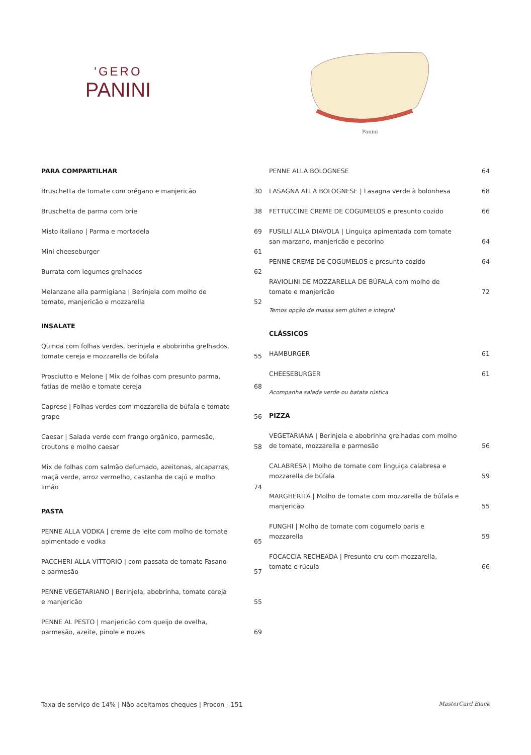'GERO
PANINI
Panini
PARA COMPARTILHAR
Bruschetta de tomate com orégano e manjericão 30
Bruschetta de parma com brie 38
Misto italiano | Parma e mortadela 69
Mini cheeseburger 61
Burrata com legumes grelhados 62
Melanzane alla parmigiana | Berinjela com molho de tomate, manjericão e mozzarella 52
INSALATE
Quinoa com folhas verdes, berinjela e abobrinha grelhados, tomate cereja e mozzarella de búfala 55
Prosciutto e Melone | Mix de folhas com presunto parma, fatias de melão e tomate cereja 68
Caprese | Folhas verdes com mozzarella de búfala e tomate grape 56
Caesar | Salada verde com frango orgânico, parmesão, croutons e molho caesar 58
Mix de folhas com salmão defumado, azeitonas, alcaparras, maçã verde, arroz vermelho, castanha de cajú e molho limão 74
PASTA
PENNE ALLA VODKA | creme de leite com molho de tomate apimentado e vodka 65
PACCHERI ALLA VITTORIO | com passata de tomate Fasano e parmesão 57
PENNE VEGETARIANO | Berinjela, abobrinha, tomate cereja e manjericão 55
PENNE AL PESTO | manjericão com queijo de ovelha, parmesão, azeite, pinole e nozes 69
PENNE ALLA BOLOGNESE 64
LASAGNA ALLA BOLOGNESE | Lasagna verde à bolonhesa 68
FETTUCCINE CREME DE COGUMELOS e presunto cozido 66
FUSILLI ALLA DIAVOLA | Linguiça apimentada com tomate san marzano, manjericão e pecorino 64
PENNE CREME DE COGUMELOS e presunto cozido 64
RAVIOLINI DE MOZZARELLA DE BÚFALA com molho de tomate e manjericão 72
Temos opção de massa sem glúten e integral
CLÁSSICOS
HAMBURGER 61
CHEESEBURGER 61
Acompanha salada verde ou batata rústica
PIZZA
VEGETARIANA | Berinjela e abobrinha grelhadas com molho de tomate, mozzarella e parmesão 56
CALABRESA | Molho de tomate com linguiça calabresa e mozzarella de búfala 59
MARGHERITA | Molho de tomate com mozzarella de búfala e manjericão 55
FUNGHI | Molho de tomate com cogumelo paris e mozzarella 59
FOCACCIA RECHEADA | Presunto cru com mozzarella, tomate e rúcula 66
Taxa de serviço de 14% | Não aceitamos cheques | Procon - 151 MasterCard Black